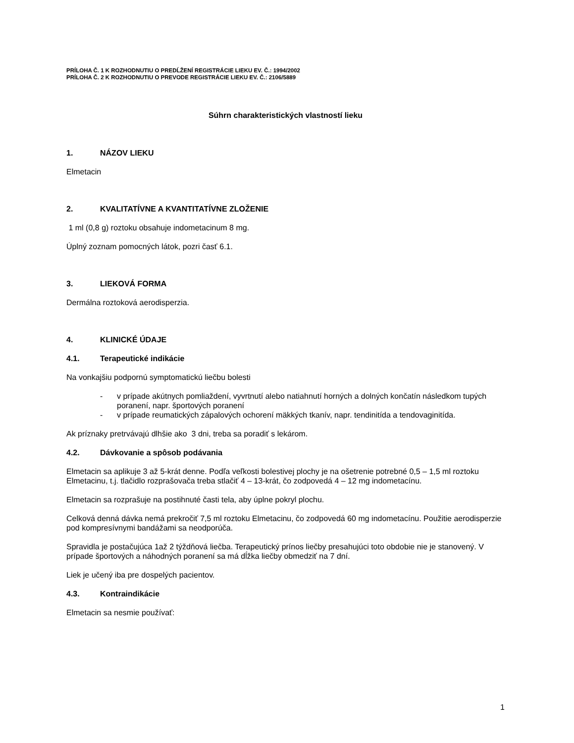PRÍLOHA Č. 1 K ROZHODNUTIU O PREDĹŽENÍ REGISTRÁCIE LIEKU EV. Č.: 1994/2002
PRÍLOHA Č. 2 K ROZHODNUTIU O PREVODE REGISTRÁCIE LIEKU EV. Č.: 2106/5889
Súhrn charakteristických vlastností lieku
1. NÁZOV LIEKU
Elmetacin
2. KVALITATÍVNE A KVANTITATÍVNE ZLOŽENIE
1 ml (0,8 g) roztoku obsahuje indometacinum 8 mg.
Úplný zoznam pomocných látok, pozri časť 6.1.
3. LIEKOVÁ FORMA
Dermálna roztoková aerodisperzia.
4. KLINICKÉ ÚDAJE
4.1. Terapeutické indikácie
Na vonkajšiu podpornú symptomatickú liečbu bolesti
- v prípade akútnych pomliaždení, vyvrtnutí alebo natiahnutí horných a dolných končatín následkom tupých poranení, napr. športových poranení
- v prípade reumatických zápalových ochorení mäkkých tkanív, napr. tendinitída a tendovaginitída.
Ak príznaky pretrvávajú dlhšie ako 3 dni, treba sa poradiť s lekárom.
4.2. Dávkovanie a spôsob podávania
Elmetacin sa aplikuje 3 až 5-krát denne. Podľa veľkosti bolestivej plochy je na ošetrenie potrebné 0,5 – 1,5 ml roztoku Elmetacinu, t.j. tlačidlo rozprašovača treba stlačiť 4 – 13-krát, čo zodpovedá 4 – 12 mg indometacínu.
Elmetacin sa rozprašuje na postihnuté časti tela, aby úplne pokryl plochu.
Celková denná dávka nemá prekročiť 7,5 ml roztoku Elmetacinu, čo zodpovedá 60 mg indometacínu. Použitie aerodisperzie pod kompresívnymi bandážami sa neodporúča.
Spravidla je postačujúca 1až 2 týždňová liečba. Terapeutický prínos liečby presahujúci toto obdobie nie je stanovený. V prípade športových a náhodných poranení sa má dĺžka liečby obmedziť na 7 dní.
Liek je učený iba pre dospelých pacientov.
4.3. Kontraindikácie
Elmetacin sa nesmie používať:
1